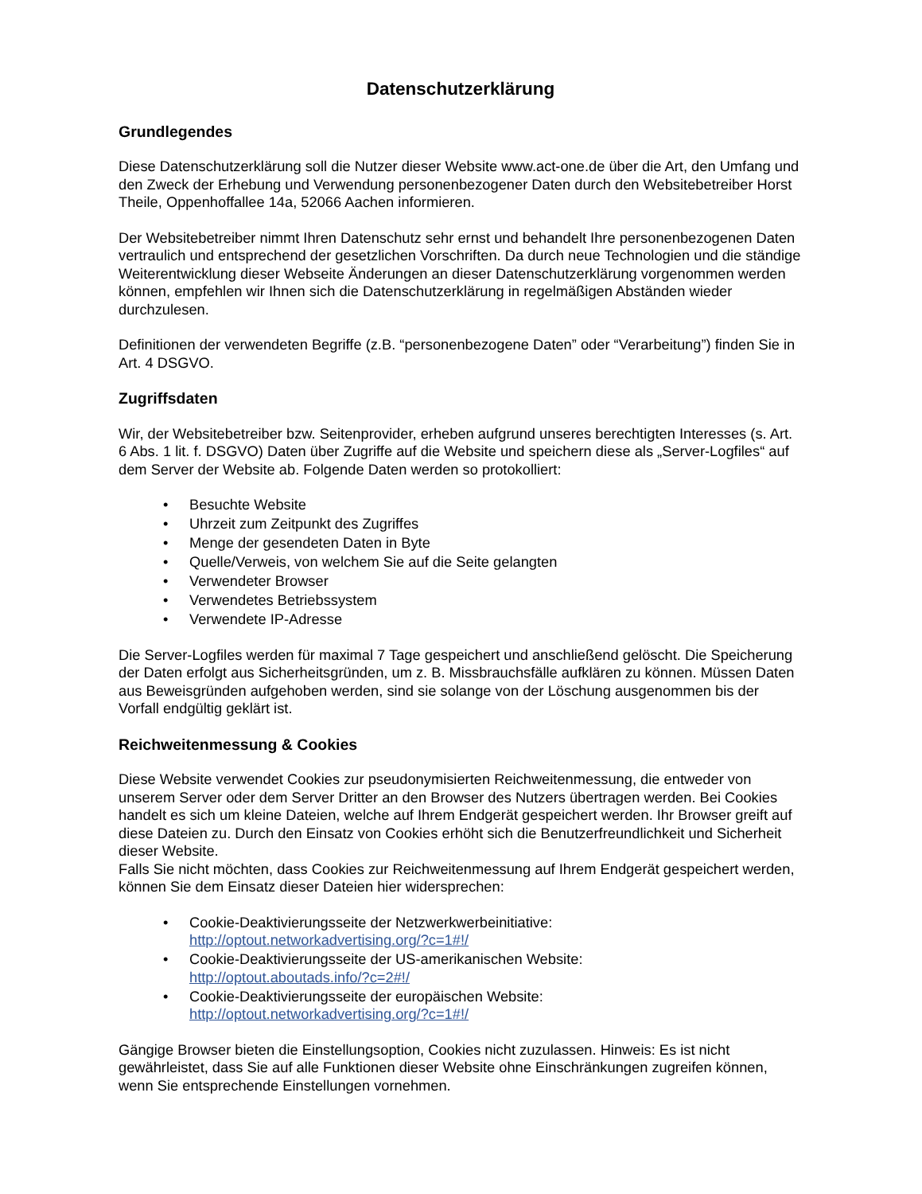Datenschutzerklärung
Grundlegendes
Diese Datenschutzerklärung soll die Nutzer dieser Website www.act-one.de über die Art, den Umfang und den Zweck der Erhebung und Verwendung personenbezogener Daten durch den Websitebetreiber Horst Theile, Oppenhoffallee 14a, 52066 Aachen informieren.
Der Websitebetreiber nimmt Ihren Datenschutz sehr ernst und behandelt Ihre personenbezogenen Daten vertraulich und entsprechend der gesetzlichen Vorschriften. Da durch neue Technologien und die ständige Weiterentwicklung dieser Webseite Änderungen an dieser Datenschutzerklärung vorgenommen werden können, empfehlen wir Ihnen sich die Datenschutzerklärung in regelmäßigen Abständen wieder durchzulesen.
Definitionen der verwendeten Begriffe (z.B. “personenbezogene Daten” oder “Verarbeitung”) finden Sie in Art. 4 DSGVO.
Zugriffsdaten
Wir, der Websitebetreiber bzw. Seitenprovider, erheben aufgrund unseres berechtigten Interesses (s. Art. 6 Abs. 1 lit. f. DSGVO) Daten über Zugriffe auf die Website und speichern diese als „Server-Logfiles“ auf dem Server der Website ab. Folgende Daten werden so protokolliert:
• Besuchte Website
• Uhrzeit zum Zeitpunkt des Zugriffes
• Menge der gesendeten Daten in Byte
• Quelle/Verweis, von welchem Sie auf die Seite gelangten
• Verwendeter Browser
• Verwendetes Betriebssystem
• Verwendete IP-Adresse
Die Server-Logfiles werden für maximal 7 Tage gespeichert und anschließend gelöscht. Die Speicherung der Daten erfolgt aus Sicherheitsgründen, um z. B. Missbrauchsfälle aufklären zu können. Müssen Daten aus Beweisgründen aufgehoben werden, sind sie solange von der Löschung ausgenommen bis der Vorfall endgültig geklärt ist.
Reichweitenmessung & Cookies
Diese Website verwendet Cookies zur pseudonymisierten Reichweitenmessung, die entweder von unserem Server oder dem Server Dritter an den Browser des Nutzers übertragen werden. Bei Cookies handelt es sich um kleine Dateien, welche auf Ihrem Endgerät gespeichert werden. Ihr Browser greift auf diese Dateien zu. Durch den Einsatz von Cookies erhöht sich die Benutzerfreundlichkeit und Sicherheit dieser Website.
Falls Sie nicht möchten, dass Cookies zur Reichweitenmessung auf Ihrem Endgerät gespeichert werden, können Sie dem Einsatz dieser Dateien hier widersprechen:
• Cookie-Deaktivierungsseite der Netzwerkwerbeinitiative:
http://optout.networkadvertising.org/?c=1#!/
• Cookie-Deaktivierungsseite der US-amerikanischen Website:
http://optout.aboutads.info/?c=2#!/
• Cookie-Deaktivierungsseite der europäischen Website:
http://optout.networkadvertising.org/?c=1#!/
Gängige Browser bieten die Einstellungsoption, Cookies nicht zuzulassen. Hinweis: Es ist nicht gewährleistet, dass Sie auf alle Funktionen dieser Website ohne Einschränkungen zugreifen können, wenn Sie entsprechende Einstellungen vornehmen.